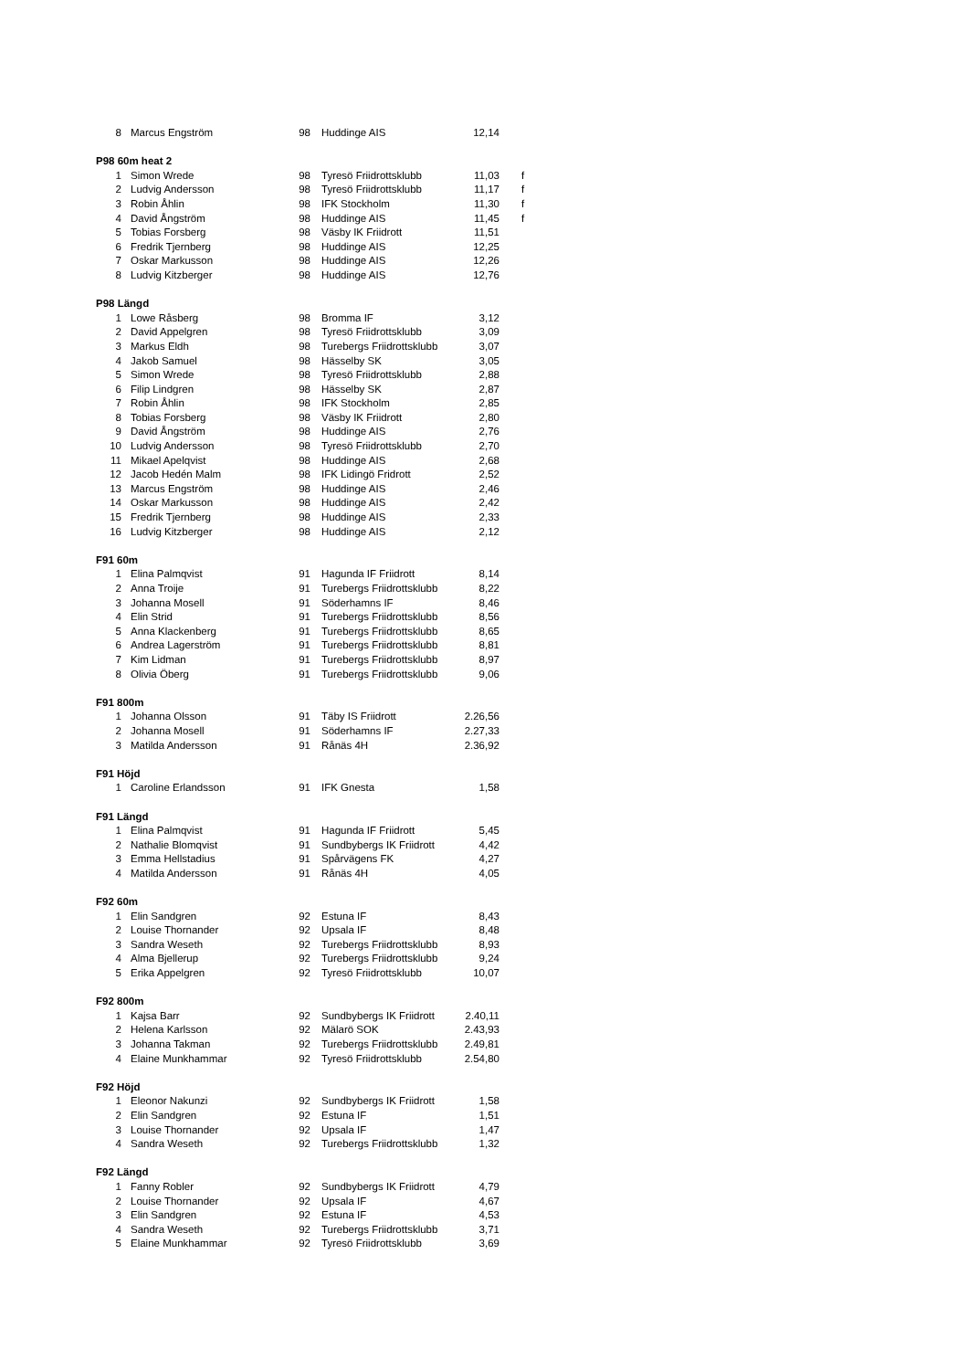| 8 | Marcus Engström | 98 | Huddinge AIS | 12,14 | |
| P98 60m heat 2 | | | | | |
| 1 | Simon Wrede | 98 | Tyresö Friidrottsklubb | 11,03 | f |
| 2 | Ludvig Andersson | 98 | Tyresö Friidrottsklubb | 11,17 | f |
| 3 | Robin Åhlin | 98 | IFK Stockholm | 11,30 | f |
| 4 | David Ångström | 98 | Huddinge AIS | 11,45 | f |
| 5 | Tobias Forsberg | 98 | Väsby IK Friidrott | 11,51 | |
| 6 | Fredrik Tjernberg | 98 | Huddinge AIS | 12,25 | |
| 7 | Oskar Markusson | 98 | Huddinge AIS | 12,26 | |
| 8 | Ludvig Kitzberger | 98 | Huddinge AIS | 12,76 | |
| P98 Längd | | | | | |
| 1 | Lowe Råsberg | 98 | Bromma IF | 3,12 | |
| 2 | David Appelgren | 98 | Tyresö Friidrottsklubb | 3,09 | |
| 3 | Markus Eldh | 98 | Turebergs Friidrottsklubb | 3,07 | |
| 4 | Jakob Samuel | 98 | Hässelby SK | 3,05 | |
| 5 | Simon Wrede | 98 | Tyresö Friidrottsklubb | 2,88 | |
| 6 | Filip Lindgren | 98 | Hässelby SK | 2,87 | |
| 7 | Robin Åhlin | 98 | IFK Stockholm | 2,85 | |
| 8 | Tobias Forsberg | 98 | Väsby IK Friidrott | 2,80 | |
| 9 | David Ångström | 98 | Huddinge AIS | 2,76 | |
| 10 | Ludvig Andersson | 98 | Tyresö Friidrottsklubb | 2,70 | |
| 11 | Mikael Apelqvist | 98 | Huddinge AIS | 2,68 | |
| 12 | Jacob Hedén Malm | 98 | IFK Lidingö Fridrott | 2,52 | |
| 13 | Marcus Engström | 98 | Huddinge AIS | 2,46 | |
| 14 | Oskar Markusson | 98 | Huddinge AIS | 2,42 | |
| 15 | Fredrik Tjernberg | 98 | Huddinge AIS | 2,33 | |
| 16 | Ludvig Kitzberger | 98 | Huddinge AIS | 2,12 | |
| F91 60m | | | | | |
| 1 | Elina Palmqvist | 91 | Hagunda IF Friidrott | 8,14 | |
| 2 | Anna Troije | 91 | Turebergs Friidrottsklubb | 8,22 | |
| 3 | Johanna Mosell | 91 | Söderhamns IF | 8,46 | |
| 4 | Elin Strid | 91 | Turebergs Friidrottsklubb | 8,56 | |
| 5 | Anna Klackenberg | 91 | Turebergs Friidrottsklubb | 8,65 | |
| 6 | Andrea Lagerström | 91 | Turebergs Friidrottsklubb | 8,81 | |
| 7 | Kim Lidman | 91 | Turebergs Friidrottsklubb | 8,97 | |
| 8 | Olivia Öberg | 91 | Turebergs Friidrottsklubb | 9,06 | |
| F91 800m | | | | | |
| 1 | Johanna Olsson | 91 | Täby IS Friidrott | 2.26,56 | |
| 2 | Johanna Mosell | 91 | Söderhamns IF | 2.27,33 | |
| 3 | Matilda Andersson | 91 | Rånäs 4H | 2.36,92 | |
| F91 Höjd | | | | | |
| 1 | Caroline Erlandsson | 91 | IFK Gnesta | 1,58 | |
| F91 Längd | | | | | |
| 1 | Elina Palmqvist | 91 | Hagunda IF Friidrott | 5,45 | |
| 2 | Nathalie Blomqvist | 91 | Sundbybergs IK Friidrott | 4,42 | |
| 3 | Emma Hellstadius | 91 | Spårvägens FK | 4,27 | |
| 4 | Matilda Andersson | 91 | Rånäs 4H | 4,05 | |
| F92 60m | | | | | |
| 1 | Elin Sandgren | 92 | Estuna IF | 8,43 | |
| 2 | Louise Thornander | 92 | Upsala IF | 8,48 | |
| 3 | Sandra Weseth | 92 | Turebergs Friidrottsklubb | 8,93 | |
| 4 | Alma Bjellerup | 92 | Turebergs Friidrottsklubb | 9,24 | |
| 5 | Erika Appelgren | 92 | Tyresö Friidrottsklubb | 10,07 | |
| F92 800m | | | | | |
| 1 | Kajsa Barr | 92 | Sundbybergs IK Friidrott | 2.40,11 | |
| 2 | Helena Karlsson | 92 | Mälarö SOK | 2.43,93 | |
| 3 | Johanna Takman | 92 | Turebergs Friidrottsklubb | 2.49,81 | |
| 4 | Elaine Munkhammar | 92 | Tyresö Friidrottsklubb | 2.54,80 | |
| F92 Höjd | | | | | |
| 1 | Eleonor Nakunzi | 92 | Sundbybergs IK Friidrott | 1,58 | |
| 2 | Elin Sandgren | 92 | Estuna IF | 1,51 | |
| 3 | Louise Thornander | 92 | Upsala IF | 1,47 | |
| 4 | Sandra Weseth | 92 | Turebergs Friidrottsklubb | 1,32 | |
| F92 Längd | | | | | |
| 1 | Fanny Robler | 92 | Sundbybergs IK Friidrott | 4,79 | |
| 2 | Louise Thornander | 92 | Upsala IF | 4,67 | |
| 3 | Elin Sandgren | 92 | Estuna IF | 4,53 | |
| 4 | Sandra Weseth | 92 | Turebergs Friidrottsklubb | 3,71 | |
| 5 | Elaine Munkhammar | 92 | Tyresö Friidrottsklubb | 3,69 | |